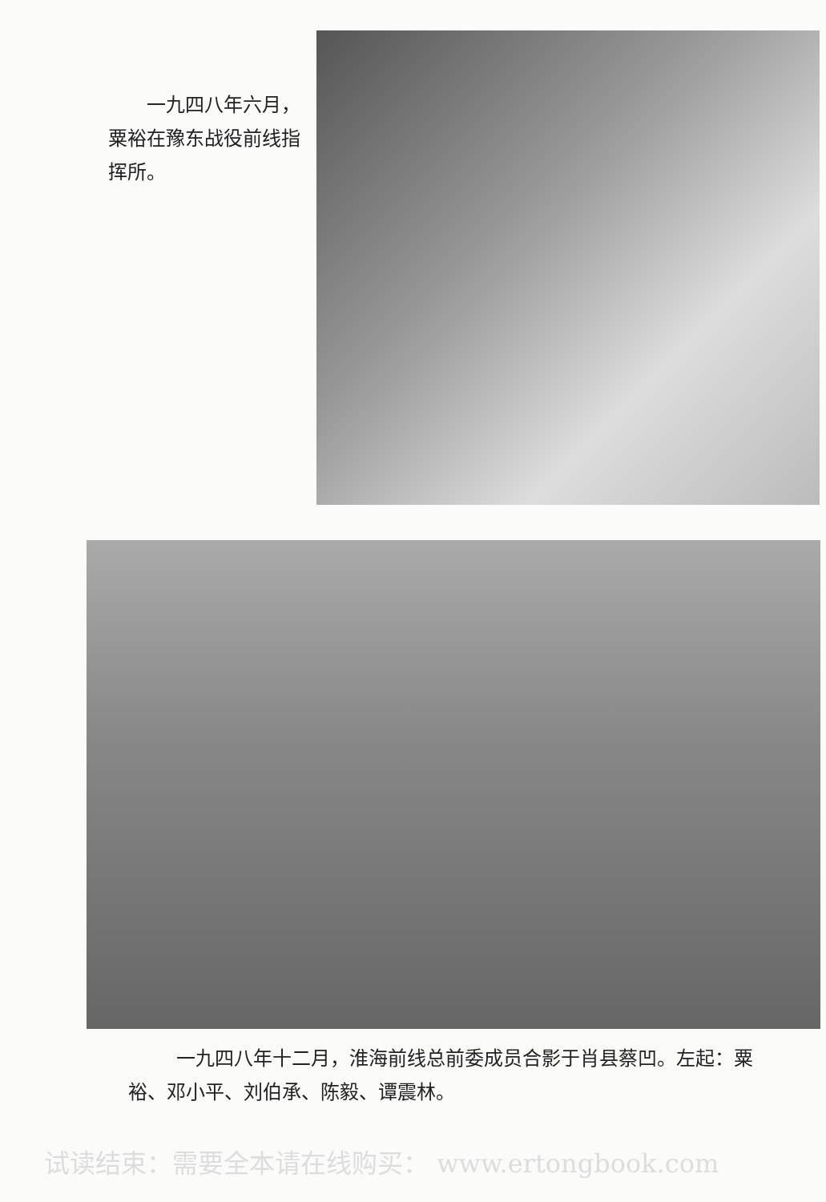一九四八年六月，粟裕在豫东战役前线指挥所。
一九四八年十二月，淮海前线总前委成员合影于肖县蔡凹。左起：粟裕、邓小平、刘伯承、陈毅、谭震林。
试读结束：需要全本请在线购买： www.ertongbook.com